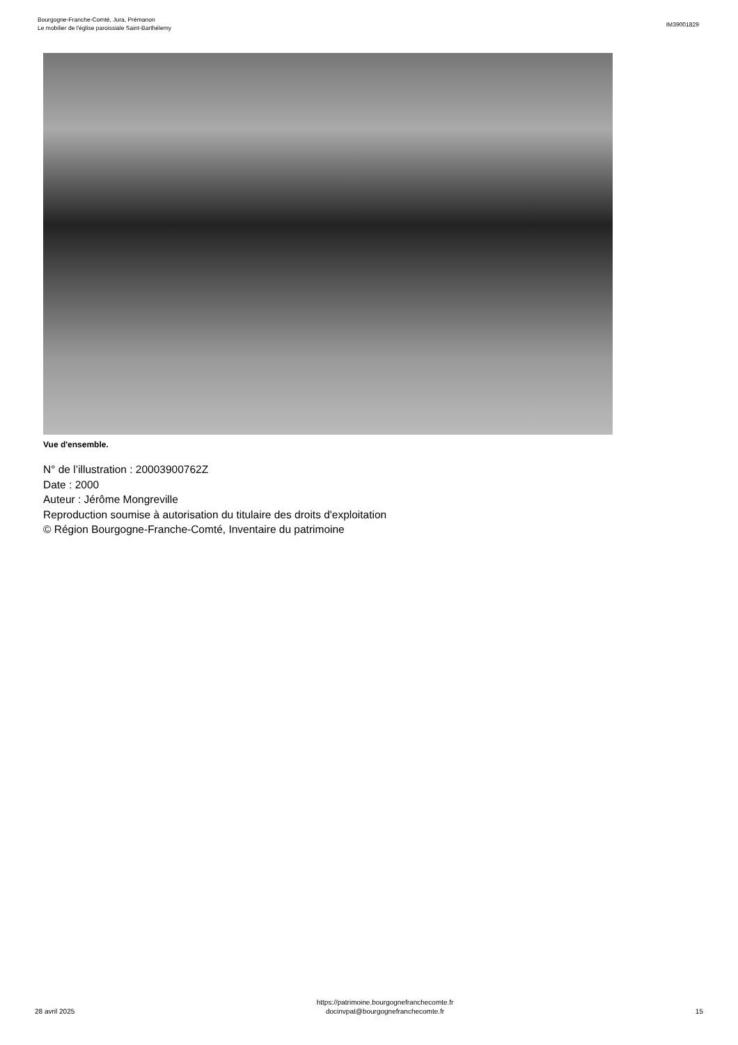Bourgogne-Franche-Comté, Jura, Prémanon
Le mobilier de l'église paroissiale Saint-Barthélemy
IM39001829
Vue d'ensemble.
N° de l’illustration : 20003900762Z
Date : 2000
Auteur : Jérôme Mongreville
Reproduction soumise à autorisation du titulaire des droits d'exploitation
© Région Bourgogne-Franche-Comté, Inventaire du patrimoine
28 avril 2025
https://patrimoine.bourgognefranchecomte.fr
docinvpat@bourgognefranchecomte.fr
15